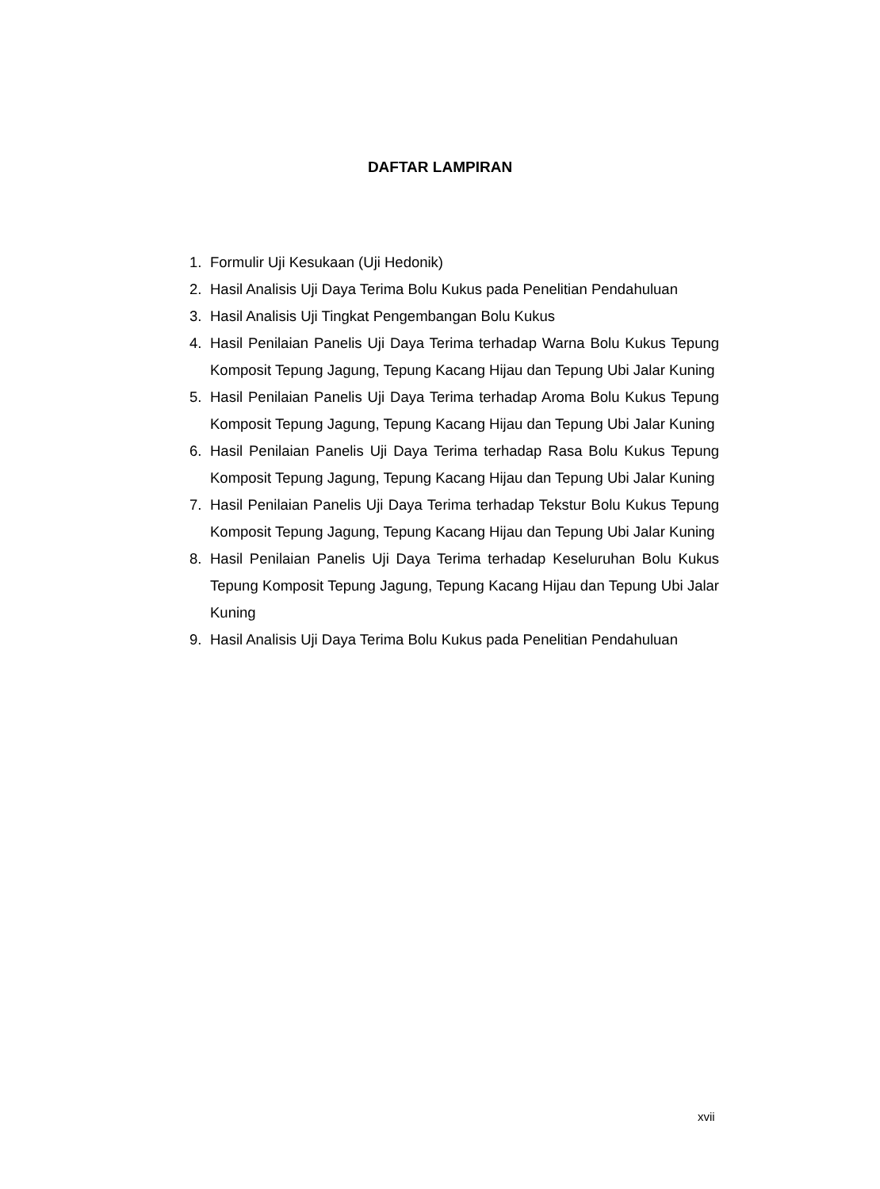DAFTAR LAMPIRAN
1. Formulir Uji Kesukaan (Uji Hedonik)
2. Hasil Analisis Uji Daya Terima Bolu Kukus pada Penelitian Pendahuluan
3. Hasil Analisis Uji Tingkat Pengembangan Bolu Kukus
4. Hasil Penilaian Panelis Uji Daya Terima terhadap Warna Bolu Kukus Tepung Komposit Tepung Jagung, Tepung Kacang Hijau dan Tepung Ubi Jalar Kuning
5. Hasil Penilaian Panelis Uji Daya Terima terhadap Aroma Bolu Kukus Tepung Komposit Tepung Jagung, Tepung Kacang Hijau dan Tepung Ubi Jalar Kuning
6. Hasil Penilaian Panelis Uji Daya Terima terhadap Rasa Bolu Kukus Tepung Komposit Tepung Jagung, Tepung Kacang Hijau dan Tepung Ubi Jalar Kuning
7. Hasil Penilaian Panelis Uji Daya Terima terhadap Tekstur Bolu Kukus Tepung Komposit Tepung Jagung, Tepung Kacang Hijau dan Tepung Ubi Jalar Kuning
8. Hasil Penilaian Panelis Uji Daya Terima terhadap Keseluruhan Bolu Kukus Tepung Komposit Tepung Jagung, Tepung Kacang Hijau dan Tepung Ubi Jalar Kuning
9. Hasil Analisis Uji Daya Terima Bolu Kukus pada Penelitian Pendahuluan
xvii